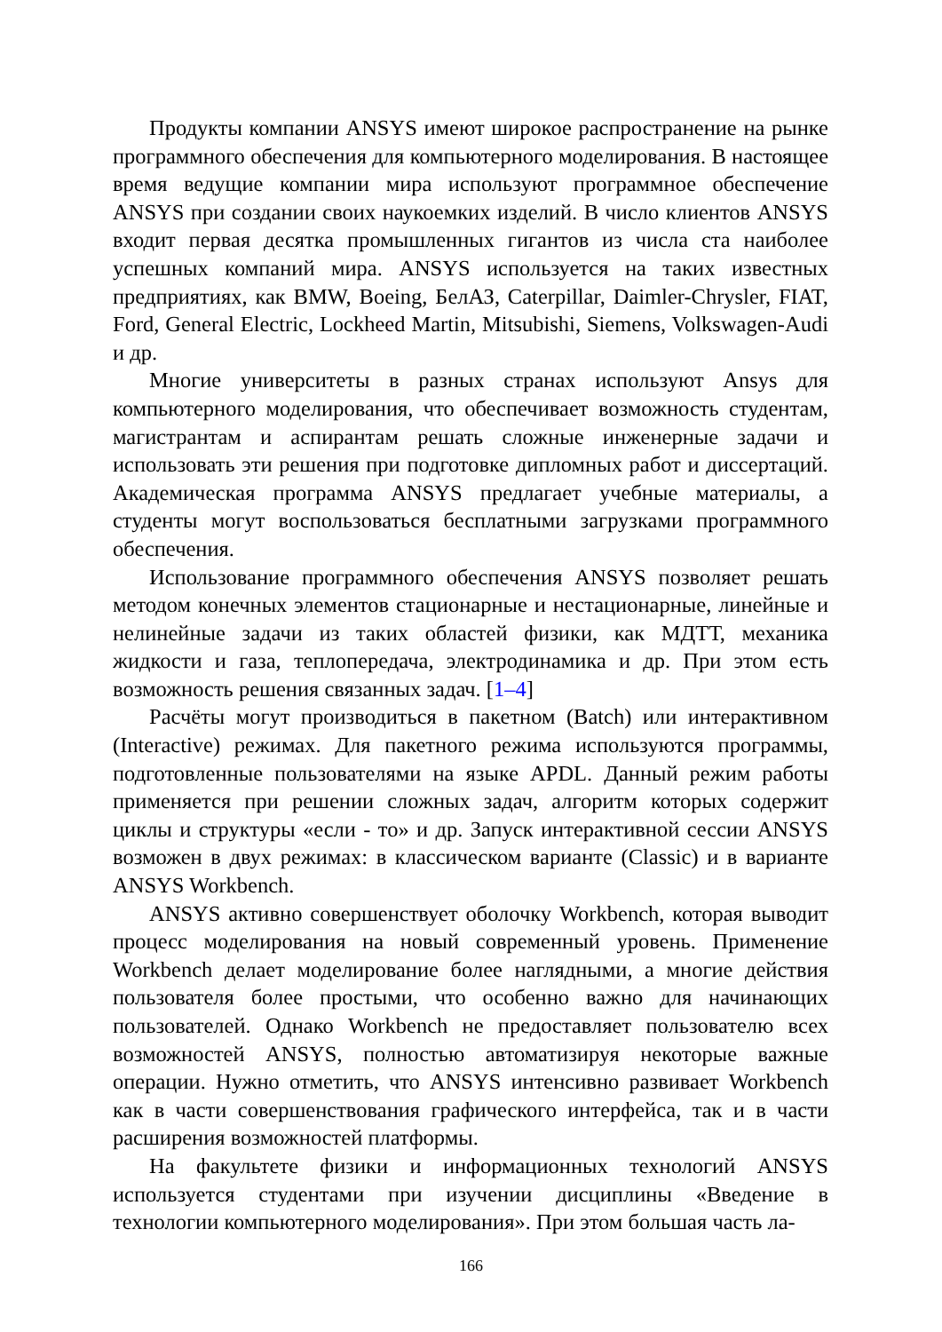Продукты компании ANSYS имеют широкое распространение на рынке программного обеспечения для компьютерного моделирования. В настоящее время ведущие компании мира используют программное обеспечение ANSYS при создании своих наукоемких изделий. В число клиентов ANSYS входит первая десятка промышленных гигантов из числа ста наиболее успешных компаний мира. ANSYS используется на таких известных предприятиях, как BMW, Boeing, БелАЗ, Caterpillar, Daimler-Chrysler, FIAT, Ford, General Electric, Lockheed Martin, Mitsubishi, Siemens, Volkswagen-Audi и др.
Многие университеты в разных странах используют Ansys для компьютерного моделирования, что обеспечивает возможность студентам, магистрантам и аспирантам решать сложные инженерные задачи и использовать эти решения при подготовке дипломных работ и диссертаций. Академическая программа ANSYS предлагает учебные материалы, а студенты могут воспользоваться бесплатными загрузками программного обеспечения.
Использование программного обеспечения ANSYS позволяет решать методом конечных элементов стационарные и нестационарные, линейные и нелинейные задачи из таких областей физики, как МДТТ, механика жидкости и газа, теплопередача, электродинамика и др. При этом есть возможность решения связанных задач. [1–4]
Расчёты могут производиться в пакетном (Batch) или интерактивном (Interactive) режимах. Для пакетного режима используются программы, подготовленные пользователями на языке APDL. Данный режим работы применяется при решении сложных задач, алгоритм которых содержит циклы и структуры «если - то» и др. Запуск интерактивной сессии ANSYS возможен в двух режимах: в классическом варианте (Classic) и в варианте ANSYS Workbench.
ANSYS активно совершенствует оболочку Workbench, которая выводит процесс моделирования на новый современный уровень. Применение Workbench делает моделирование более наглядными, а многие действия пользователя более простыми, что особенно важно для начинающих пользователей. Однако Workbench не предоставляет пользователю всех возможностей ANSYS, полностью автоматизируя некоторые важные операции. Нужно отметить, что ANSYS интенсивно развивает Workbench как в части совершенствования графического интерфейса, так и в части расширения возможностей платформы.
На факультете физики и информационных технологий ANSYS используется студентами при изучении дисциплины «Введение в технологии компьютерного моделирования». При этом большая часть ла-
166